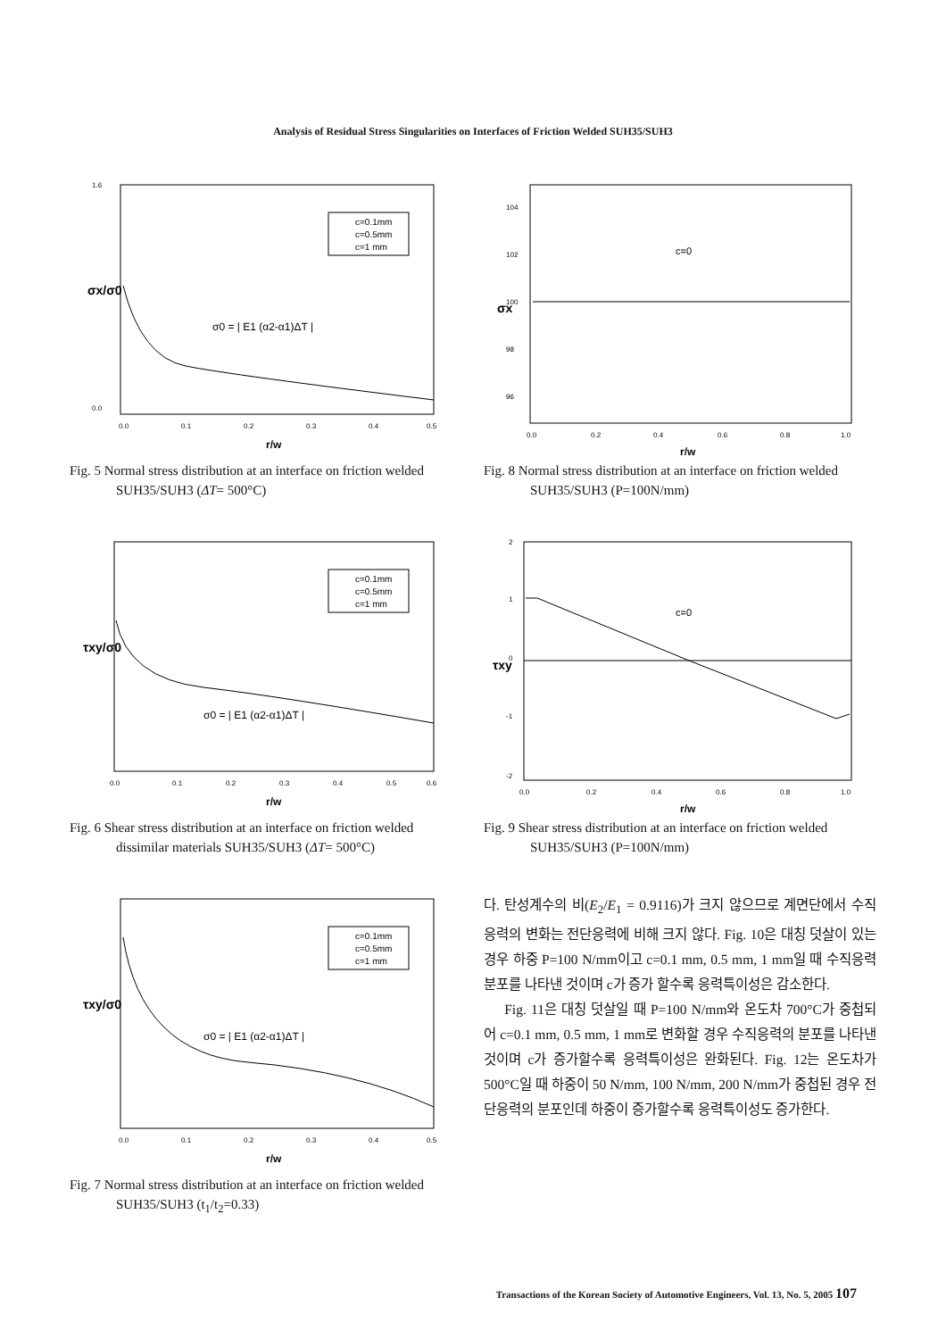Analysis of Residual Stress Singularities on Interfaces of Friction Welded SUH35/SUH3
σx/σ0
1.6
0.0
0.0
0.1
0.2
0.3
0.4
0.5
c=0.1mm
c=0.5mm
c=1 mm
σ0 = | E1 (α2-α1)ΔT |
r/w
Fig. 5 Normal stress distribution at an interface on friction welded SUH35/SUH3 (ΔT= 500°C)
τxy/σ0
c=0.1mm
c=0.5mm
c=1 mm
σ0 = | E1 (α2-α1)ΔT |
0.0
0.1
0.2
0.3
0.4
0.5
0.6
r/w
Fig. 6 Shear stress distribution at an interface on friction welded dissimilar materials SUH35/SUH3 (ΔT= 500°C)
τxy/σ0
c=0.1mm
c=0.5mm
c=1 mm
σ0 = | E1 (α2-α1)ΔT |
0.0
0.1
0.2
0.3
0.4
0.5
r/w
Fig. 7 Normal stress distribution at an interface on friction welded SUH35/SUH3 (t<sub>1</sub>/t<sub>2</sub>=0.33)
σx
104
102
100
98
96
c=0
0.0
0.2
0.4
0.6
0.8
1.0
r/w
Fig. 8 Normal stress distribution at an interface on friction welded SUH35/SUH3 (P=100N/mm)
τxy
2
1
0
-1
-2
c=0
0.0
0.2
0.4
0.6
0.8
1.0
r/w
Fig. 9 Shear stress distribution at an interface on friction welded SUH35/SUH3 (P=100N/mm)
다. 탄성계수의 비(E<sub>2</sub>/E<sub>1</sub> = 0.9116)가 크지 않으므로 계면단에서 수직응력의 변화는 전단응력에 비해 크지 않다. Fig. 10은 대칭 덧살이 있는 경우 하중 P=100 N/mm이고 c=0.1 mm, 0.5 mm, 1 mm일 때 수직응력분포를 나타낸 것이며 c가 증가 할수록 응력특이성은 감소한다.
Fig. 11은 대칭 덧살일 때 P=100 N/mm와 온도차 700°C가 중첩되어 c=0.1 mm, 0.5 mm, 1 mm로 변화할 경우 수직응력의 분포를 나타낸 것이며 c가 증가할수록 응력특이성은 완화된다. Fig. 12는 온도차가 500°C일 때 하중이 50 N/mm, 100 N/mm, 200 N/mm가 중첩된 경우 전단응력의 분포인데 하중이 증가할수록 응력특이성도 증가한다.
Transactions of the Korean Society of Automotive Engineers, Vol. 13, No. 5, 2005 107